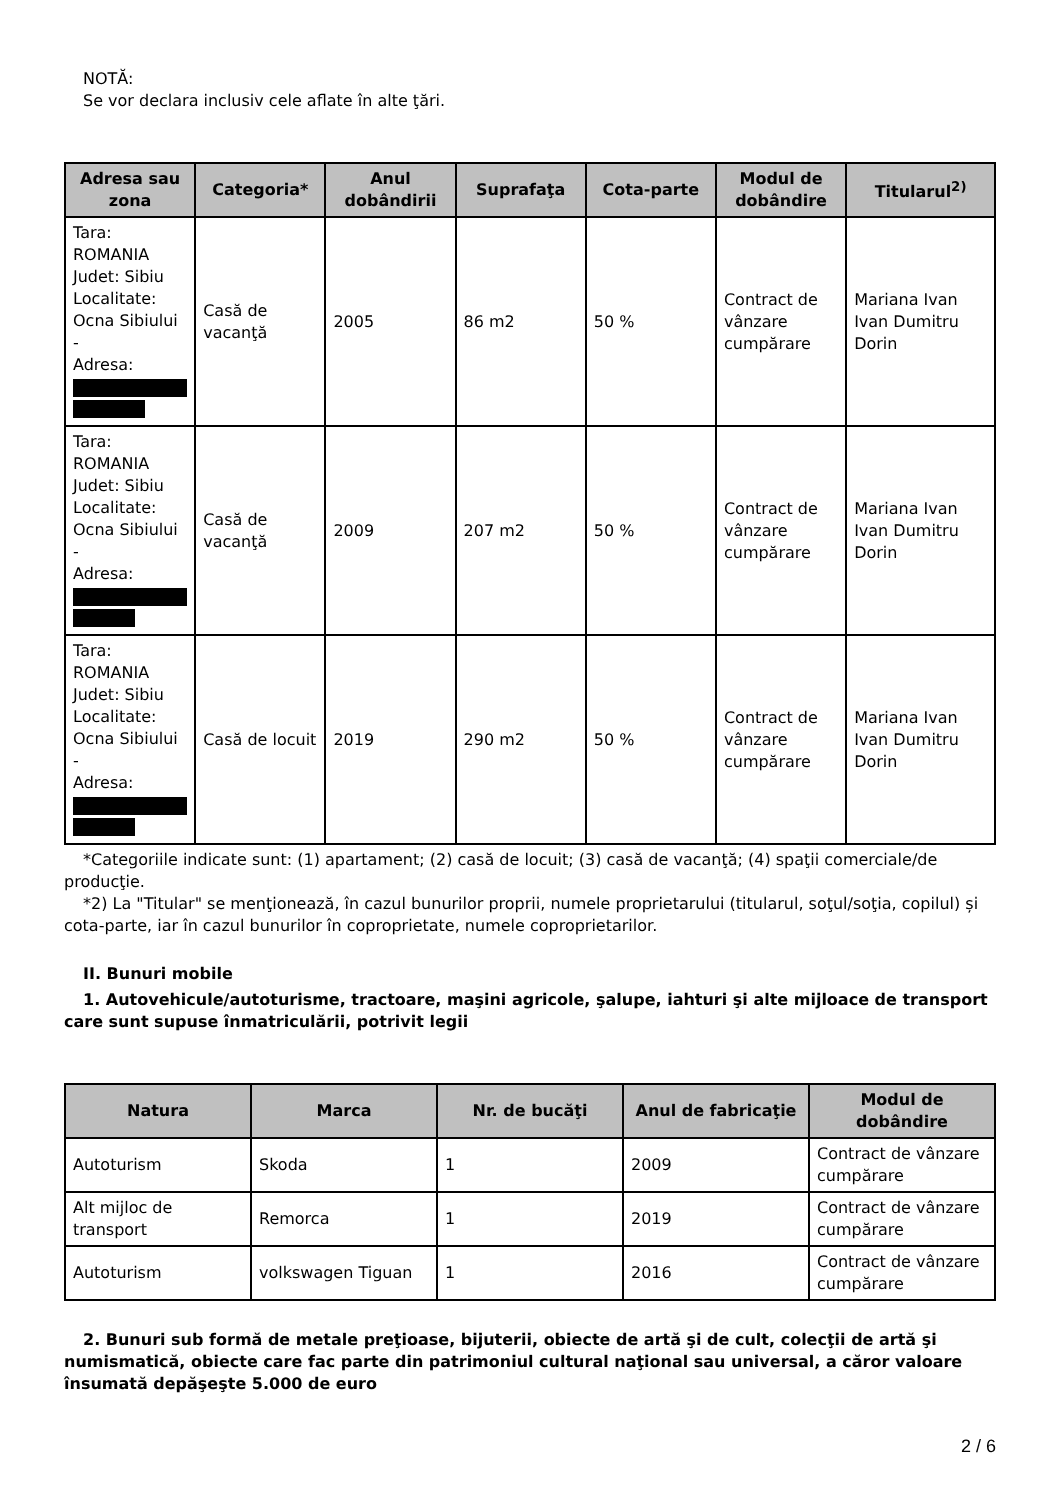NOTĂ:
Se vor declara inclusiv cele aflate în alte ţări.
| Adresa sau zona | Categoria* | Anul dobândirii | Suprafaţa | Cota-parte | Modul de dobândire | Titularul<sup>2)</sup> |
| --- | --- | --- | --- | --- | --- | --- |
| Tara: ROMANIA Judet: Sibiu Localitate: Ocna Sibiului - Adresa: | Casă de vacanţă | 2005 | 86 m2 | 50 % | Contract de vânzare cumpărare | Mariana Ivan Ivan Dumitru Dorin |
| Tara: ROMANIA Judet: Sibiu Localitate: Ocna Sibiului - Adresa: | Casă de vacanţă | 2009 | 207 m2 | 50 % | Contract de vânzare cumpărare | Mariana Ivan Ivan Dumitru Dorin |
| Tara: ROMANIA Judet: Sibiu Localitate: Ocna Sibiului - Adresa: | Casă de locuit | 2019 | 290 m2 | 50 % | Contract de vânzare cumpărare | Mariana Ivan Ivan Dumitru Dorin |
*Categoriile indicate sunt: (1) apartament; (2) casă de locuit; (3) casă de vacanţă; (4) spaţii comerciale/de producţie.
*2) La "Titular" se menţionează, în cazul bunurilor proprii, numele proprietarului (titularul, soţul/soţia, copilul) și cota-parte, iar în cazul bunurilor în coproprietate, numele coproprietarilor.
II. Bunuri mobile
1. Autovehicule/autoturisme, tractoare, maşini agricole, şalupe, iahturi şi alte mijloace de transport care sunt supuse înmatriculării, potrivit legii
| Natura | Marca | Nr. de bucăţi | Anul de fabricaţie | Modul de dobândire |
| --- | --- | --- | --- | --- |
| Autoturism | Skoda | 1 | 2009 | Contract de vânzare cumpărare |
| Alt mijloc de transport | Remorca | 1 | 2019 | Contract de vânzare cumpărare |
| Autoturism | volkswagen Tiguan | 1 | 2016 | Contract de vânzare cumpărare |
2. Bunuri sub formă de metale preţioase, bijuterii, obiecte de artă şi de cult, colecţii de artă şi numismatică, obiecte care fac parte din patrimoniul cultural naţional sau universal, a căror valoare însumată depăşeşte 5.000 de euro
2 / 6